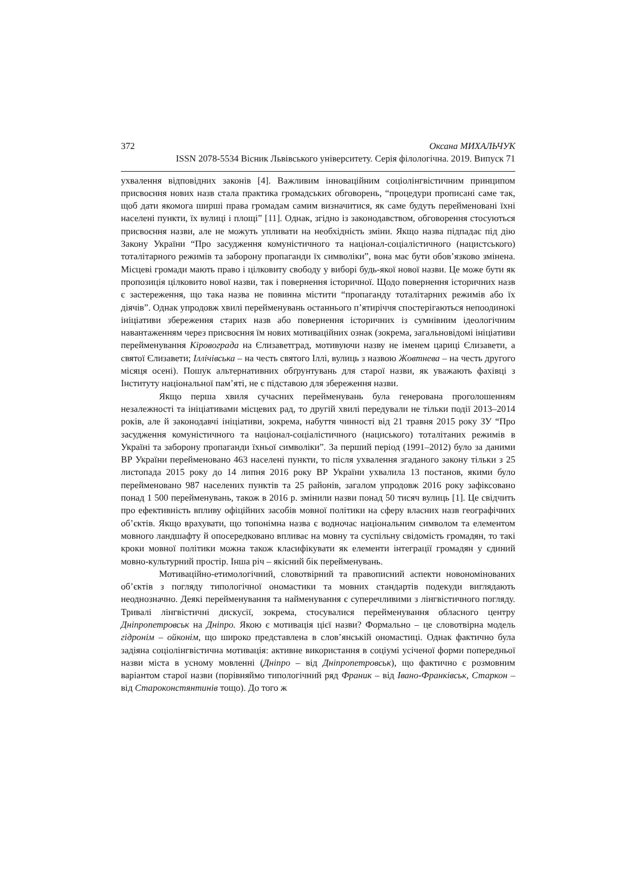372 Оксана МИХАЛЬЧУК
ISSN 2078-5534 Вісник Львівського університету. Серія філологічна. 2019. Випуск 71
ухвалення відповідних законів [4]. Важливим інноваційним соціолінгвістичним принципом присвоєння нових назв стала практика громадських обговорень, “процедури прописані саме так, щоб дати якомога ширші права громадам самим визначитися, як саме будуть перейменовані їхні населені пункти, їх вулиці і площі” [11]. Однак, згідно із законодавством, обговорення стосуються присвоєння назви, але не можуть упливати на необхідність зміни. Якщо назва підпадає під дію Закону України “Про засудження комуністичного та націонал-соціалістичного (нацистського) тоталітарного режимів та заборону пропаганди їх символіки”, вона має бути обов’язково змінена. Місцеві громади мають право і цілковиту свободу у виборі будь-якої нової назви. Це може бути як пропозиція цілковито нової назви, так і повернення історичної. Щодо повернення історичних назв є застереження, що така назва не повинна містити “пропаганду тоталітарних режимів або їх діячів”. Однак упродовж хвилі перейменувань останнього п’ятиріччя спостерігаються непоодинокі ініціативи збереження старих назв або повернення історичних із сумнівним ідеологічним навантаженням через присвоєння їм нових мотиваційних ознак (зокрема, загальновідомі ініціативи перейменування Кіровограда на Єлизаветград, мотивуючи назву не іменем цариці Єлизавети, а святої Єлизавети; Іллічівська – на честь святого Іллі, вулиць з назвою Жовтнева – на честь другого місяця осені). Пошук альтернативних обґрунтувань для старої назви, як уважають фахівці з Інституту національної пам’яті, не є підставою для збереження назви.
Якщо перша хвиля сучасних перейменувань була генерована проголошенням незалежності та ініціативами місцевих рад, то другій хвилі передували не тільки події 2013–2014 років, але й законодавчі ініціативи, зокрема, набуття чинності від 21 травня 2015 року ЗУ “Про засудження комуністичного та націонал-соціалістичного (нациського) тоталітаних режимів в Україні та заборону пропаганди їхньої символіки”. За перший період (1991–2012) було за даними ВР України перейменовано 463 населені пункти, то після ухвалення згаданого закону тільки з 25 листопада 2015 року до 14 липня 2016 року ВР України ухвалила 13 постанов, якими було перейменовано 987 населених пунктів та 25 районів, загалом упродовж 2016 року зафіксовано понад 1 500 перейменувань, також в 2016 р. змінили назви понад 50 тисяч вулиць [1]. Це свідчить про ефективність впливу офіційних засобів мовної політики на сферу власних назв географічних об’єктів. Якщо врахувати, що топонімна назва є водночас національним символом та елементом мовного ландшафту й опосередковано впливає на мовну та суспільну свідомість громадян, то такі кроки мовної політики можна також класифікувати як елементи інтеграції громадян у єдиний мовно-культурний простір. Інша річ – якісний бік перейменувань.
Мотиваційно-етимологічний, словотвірний та правописний аспекти новономінованих об’єктів з погляду типологічної ономастики та мовних стандартів подекуди виглядають неоднозначно. Деякі перейменування та найменування є суперечливими з лінгвістичного погляду. Тривалі лінгвістичні дискусії, зокрема, стосувалися перейменування обласного центру Дніпропетровськ на Дніпро. Якою є мотивація цієї назви? Формально – це словотвірна модель гідронім – ойконім, що широко представлена в слов’янській ономастиці. Однак фактично була задіяна соціолінгвістична мотивація: активне використання в соціумі усіченої форми попередньої назви міста в усному мовленні (Дніпро – від Дніпропетровськ), що фактично є розмовним варіантом старої назви (порівняймо типологічний ряд Франик – від Івано-Франківськ, Старкон – від Староконстянтинів тощо). До того ж